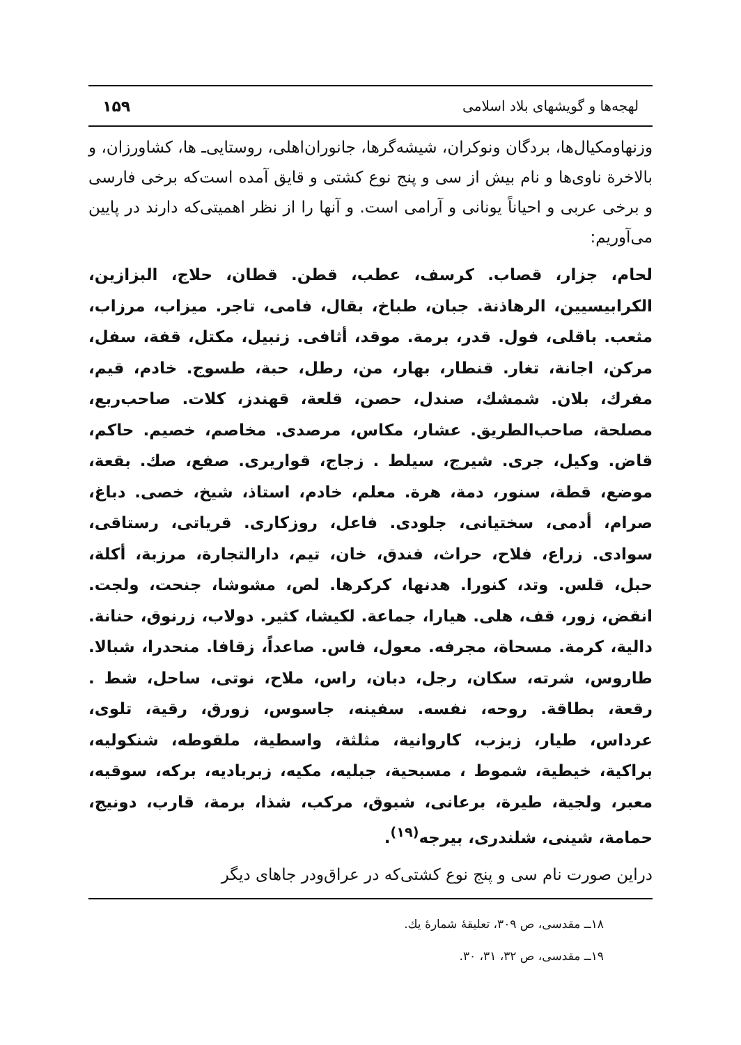لهجه‌ها و گویشهای بلاد اسلامی ۱۵۹
وزنهاومکیال‌ها، بردگان ونوکران، شیشه‌گرها، جانوران‌اهلی، روستایی‌ـ ها، کشاورزان، و بالاخرة ناوی‌ها و نام بیش از سی و پنج نوع کشتی و قایق آمده است‌که برخی فارسی و برخی عربی و احیاناً یونانی و آرامی است. و آنها را از نظر اهمیتی‌که دارند در پایین می‌آوریم:
لحام، جزار، قصاب. کرسف، عطب، قطن. قطان، حلاج، البزازین، الکرابیسیین، الرهاذنة. جبان، طباخ، بقال، فامی، تاجر. میزاب، مرزاب، مثعب. باقلی، فول. قدر، برمة. موقد، أثافی. زنبیل، مکتل، قفة، سفل، مرکن، اجانة، تغار. قنطار، بهار، من، رطل، حبة، طسوج. خادم، قیم، مفرك، بلان. شمشك، صندل، حصن، قلعة، قهندز، کلات. صاحب‌ربع، مصلحة، صاحب‌الطریق. عشار، مکاس، مرصدی. مخاصم، خصیم. حاکم، قاض. وکیل، جری. شیرج، سیلط . زجاج، قواریری. صفع، صك. بقعة، موضع، قطة، سنور، دمة، هرة. معلم، خادم، استاذ، شیخ، خصی. دباغ، صرام، أدمی، سختیانی، جلودی. فاعل، روزکاری. قریاتی، رستاقی، سوادی. زراع، فلاح، حراث، فندق، خان، تیم، دارالتجارة، مرزبة، أکلة، حبل، قلس. وتد، کنورا. هدنها، کرکرها. لص، مشوشا، جنحت، ولجت. انقض، زور، قف، هلی. هیارا، جماعة. لکیشا، کثیر. دولاب، زرنوق، حنانة. دالیة، کرمة. مسحاة، مجرفه. معول، فاس. صاعداً، زقافا. منحدرا، شبالا. طاروس، شرته، سکان، رجل، دبان، راس، ملاح، نوتی، ساحل، شط . رقعة، بطاقة. روحه، نفسه. سفینه، جاسوس، زورق، رقیة، تلوی، عرداس، طیار، زبزب، کاروانیة، مثلثة، واسطیة، ملقوطه، شنکولیه، براکیة، خیطیة، شموط ، مسبحیة، جبلیه، مکیه، زبربادیه، برکه، سوقیه، معبر، ولجیة، طیرة، برعانی، شبوق، مرکب، شذا، برمة، قارب، دونیج، حمامة، شینی، شلندری، بیرجه<sup>(۱۹)</sup>.
دراین صورت نام سی و پنج نوع کشتی‌که در عراق‌ودر جاهای دیگر
۱۸ــ مقدسی، ص ۳۰۹، تعلیقهٔ شمارهٔ یك.
۱۹ــ مقدسی، ص ۳۲، ۳۱، ۳۰.